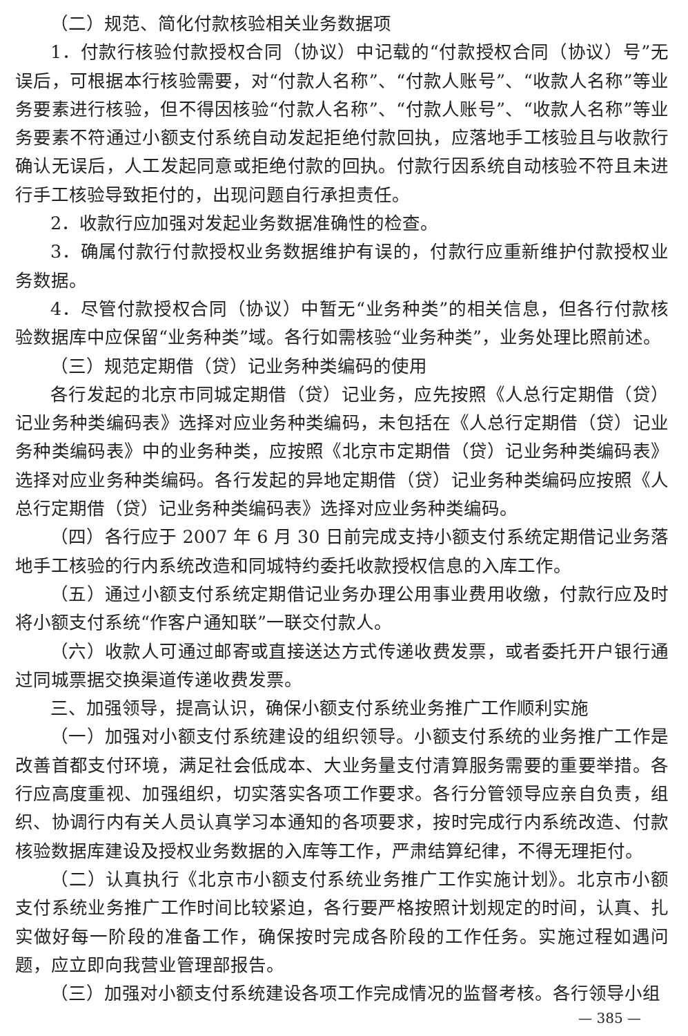（二）规范、简化付款核验相关业务数据项
1．付款行核验付款授权合同（协议）中记载的“付款授权合同（协议）号”无误后，可根据本行核验需要，对“付款人名称”、“付款人账号”、“收款人名称”等业务要素进行核验，但不得因核验“付款人名称”、“付款人账号”、“收款人名称”等业务要素不符通过小额支付系统自动发起拒绝付款回执，应落地手工核验且与收款行确认无误后，人工发起同意或拒绝付款的回执。付款行因系统自动核验不符且未进行手工核验导致拒付的，出现问题自行承担责任。
2．收款行应加强对发起业务数据准确性的检查。
3．确属付款行付款授权业务数据维护有误的，付款行应重新维护付款授权业务数据。
4．尽管付款授权合同（协议）中暂无“业务种类”的相关信息，但各行付款核验数据库中应保留“业务种类”域。各行如需核验“业务种类”，业务处理比照前述。
（三）规范定期借（贷）记业务种类编码的使用
各行发起的北京市同城定期借（贷）记业务，应先按照《人总行定期借（贷）记业务种类编码表》选择对应业务种类编码，未包括在《人总行定期借（贷）记业务种类编码表》中的业务种类，应按照《北京市定期借（贷）记业务种类编码表》选择对应业务种类编码。各行发起的异地定期借（贷）记业务种类编码应按照《人总行定期借（贷）记业务种类编码表》选择对应业务种类编码。
（四）各行应于 2007 年 6 月 30 日前完成支持小额支付系统定期借记业务落地手工核验的行内系统改造和同城特约委托收款授权信息的入库工作。
（五）通过小额支付系统定期借记业务办理公用事业费用收缴，付款行应及时将小额支付系统“作客户通知联”一联交付款人。
（六）收款人可通过邮寄或直接送达方式传递收费发票，或者委托开户银行通过同城票据交换渠道传递收费发票。
三、加强领导，提高认识，确保小额支付系统业务推广工作顺利实施
（一）加强对小额支付系统建设的组织领导。小额支付系统的业务推广工作是改善首都支付环境，满足社会低成本、大业务量支付清算服务需要的重要举措。各行应高度重视、加强组织，切实落实各项工作要求。各行分管领导应亲自负责，组织、协调行内有关人员认真学习本通知的各项要求，按时完成行内系统改造、付款核验数据库建设及授权业务数据的入库等工作，严肃结算纪律，不得无理拒付。
（二）认真执行《北京市小额支付系统业务推广工作实施计划》。北京市小额支付系统业务推广工作时间比较紧迫，各行要严格按照计划规定的时间，认真、扎实做好每一阶段的准备工作，确保按时完成各阶段的工作任务。实施过程如遇问题，应立即向我营业管理部报告。
（三）加强对小额支付系统建设各项工作完成情况的监督考核。各行领导小组
— 385 —